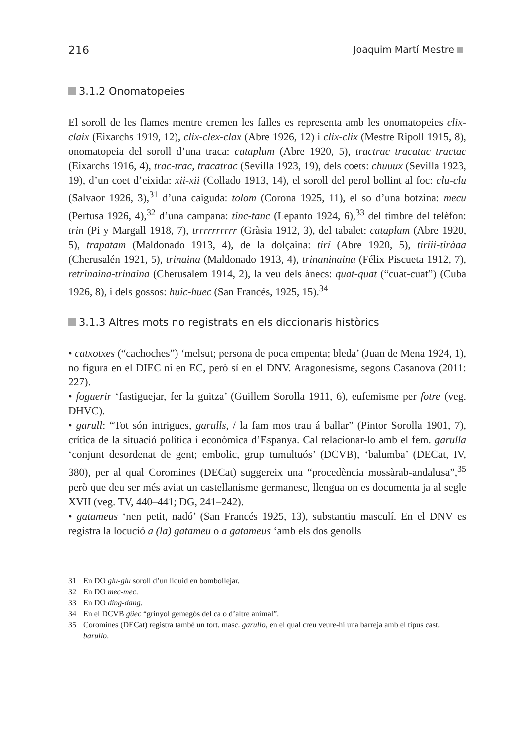216 Joaquim Martí Mestre
3.1.2 Onomatopeies
El soroll de les flames mentre cremen les falles es representa amb les onomatopeies clix-claix (Eixarchs 1919, 12), clix-clex-clax (Abre 1926, 12) i clix-clix (Mestre Ripoll 1915, 8), onomatopeia del soroll d’una traca: cataplum (Abre 1920, 5), tractrac tracatac tractac (Eixarchs 1916, 4), trac-trac, tracatrac (Sevilla 1923, 19), dels coets: chuuux (Sevilla 1923, 19), d’un coet d’eixida: xii-xii (Collado 1913, 14), el soroll del perol bollint al foc: clu-clu (Salvaor 1926, 3),<sup>31</sup> d’una caiguda: tolom (Corona 1925, 11), el so d’una botzina: mecu (Pertusa 1926, 4),<sup>32</sup> d’una campana: tinc-tanc (Lepanto 1924, 6),<sup>33</sup> del timbre del telèfon: trin (Pi y Margall 1918, 7), trrrrrrrrrr (Gràsia 1912, 3), del tabalet: cataplam (Abre 1920, 5), trapatam (Maldonado 1913, 4), de la dolçaina: tirí (Abre 1920, 5), tiríii-tiràaa (Cherusalén 1921, 5), trinaina (Maldonado 1913, 4), trinaninaina (Félix Piscueta 1912, 7), retrinaina-trinaina (Cherusalem 1914, 2), la veu dels ànecs: quat-quat (“cuat-cuat”) (Cuba 1926, 8), i dels gossos: huic-huec (San Francés, 1925, 15).<sup>34</sup>
3.1.3 Altres mots no registrats en els diccionaris històrics
• catxotxes (“cachoches”) ‘melsut; persona de poca empenta; bleda’ (Juan de Mena 1924, 1), no figura en el DIEC ni en EC, però sí en el DNV. Aragonesisme, segons Casanova (2011: 227).
• foguerir ‘fastiguejar, fer la guitza’ (Guillem Sorolla 1911, 6), eufemisme per fotre (veg. DHVC).
• garull: “Tot són intrigues, garulls, / la fam mos trau á ballar” (Pintor Sorolla 1901, 7), crítica de la situació política i econòmica d’Espanya. Cal relacionar-lo amb el fem. garulla ‘conjunt desordenat de gent; embolic, grup tumultuós’ (DCVB), ‘balumba’ (DECat, IV, 380), per al qual Coromines (DECat) suggereix una “procedència mossàrab-andalusa”,<sup>35</sup> però que deu ser més aviat un castellanisme germanesc, llengua on es documenta ja al segle XVII (veg. TV, 440–441; DG, 241–242).
• gatameus ‘nen petit, nadó’ (San Francés 1925, 13), substantiu masculí. En el DNV es registra la locució a (la) gatameu o a gatameus ‘amb els dos genolls
31 En DO glu-glu soroll d’un líquid en bombollejar.
32 En DO mec-mec.
33 En DO ding-dang.
34 En el DCVB güec “grinyol gemegós del ca o d’altre animal”.
35 Coromines (DECat) registra també un tort. masc. garullo, en el qual creu veure-hi una barreja amb el tipus cast. barullo.